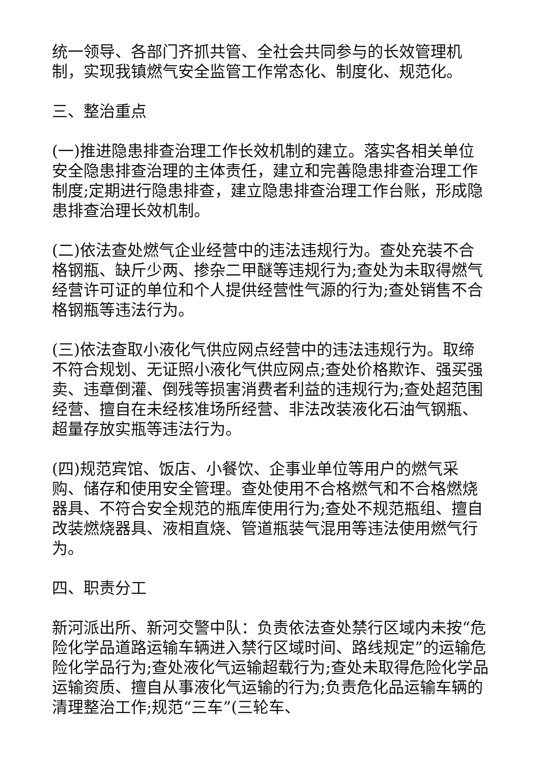统一领导、各部门齐抓共管、全社会共同参与的长效管理机制，实现我镇燃气安全监管工作常态化、制度化、规范化。
三、整治重点
(一)推进隐患排查治理工作长效机制的建立。落实各相关单位安全隐患排查治理的主体责任，建立和完善隐患排查治理工作制度;定期进行隐患排查，建立隐患排查治理工作台账，形成隐患排查治理长效机制。
(二)依法查处燃气企业经营中的违法违规行为。查处充装不合格钢瓶、缺斤少两、掺杂二甲醚等违规行为;查处为未取得燃气经营许可证的单位和个人提供经营性气源的行为;查处销售不合格钢瓶等违法行为。
(三)依法查取小液化气供应网点经营中的违法违规行为。取缔不符合规划、无证照小液化气供应网点;查处价格欺诈、强买强卖、违章倒灌、倒残等损害消费者利益的违规行为;查处超范围经营、擅自在未经核准场所经营、非法改装液化石油气钢瓶、超量存放实瓶等违法行为。
(四)规范宾馆、饭店、小餐饮、企事业单位等用户的燃气采购、储存和使用安全管理。查处使用不合格燃气和不合格燃烧器具、不符合安全规范的瓶库使用行为;查处不规范瓶组、擅自改装燃烧器具、液相直烧、管道瓶装气混用等违法使用燃气行为。
四、职责分工
新河派出所、新河交警中队：负责依法查处禁行区域内未按“危险化学品道路运输车辆进入禁行区域时间、路线规定”的运输危险化学品行为;查处液化气运输超载行为;查处未取得危险化学品运输资质、擅自从事液化气运输的行为;负责危化品运输车辆的清理整治工作;规范“三车”(三轮车、